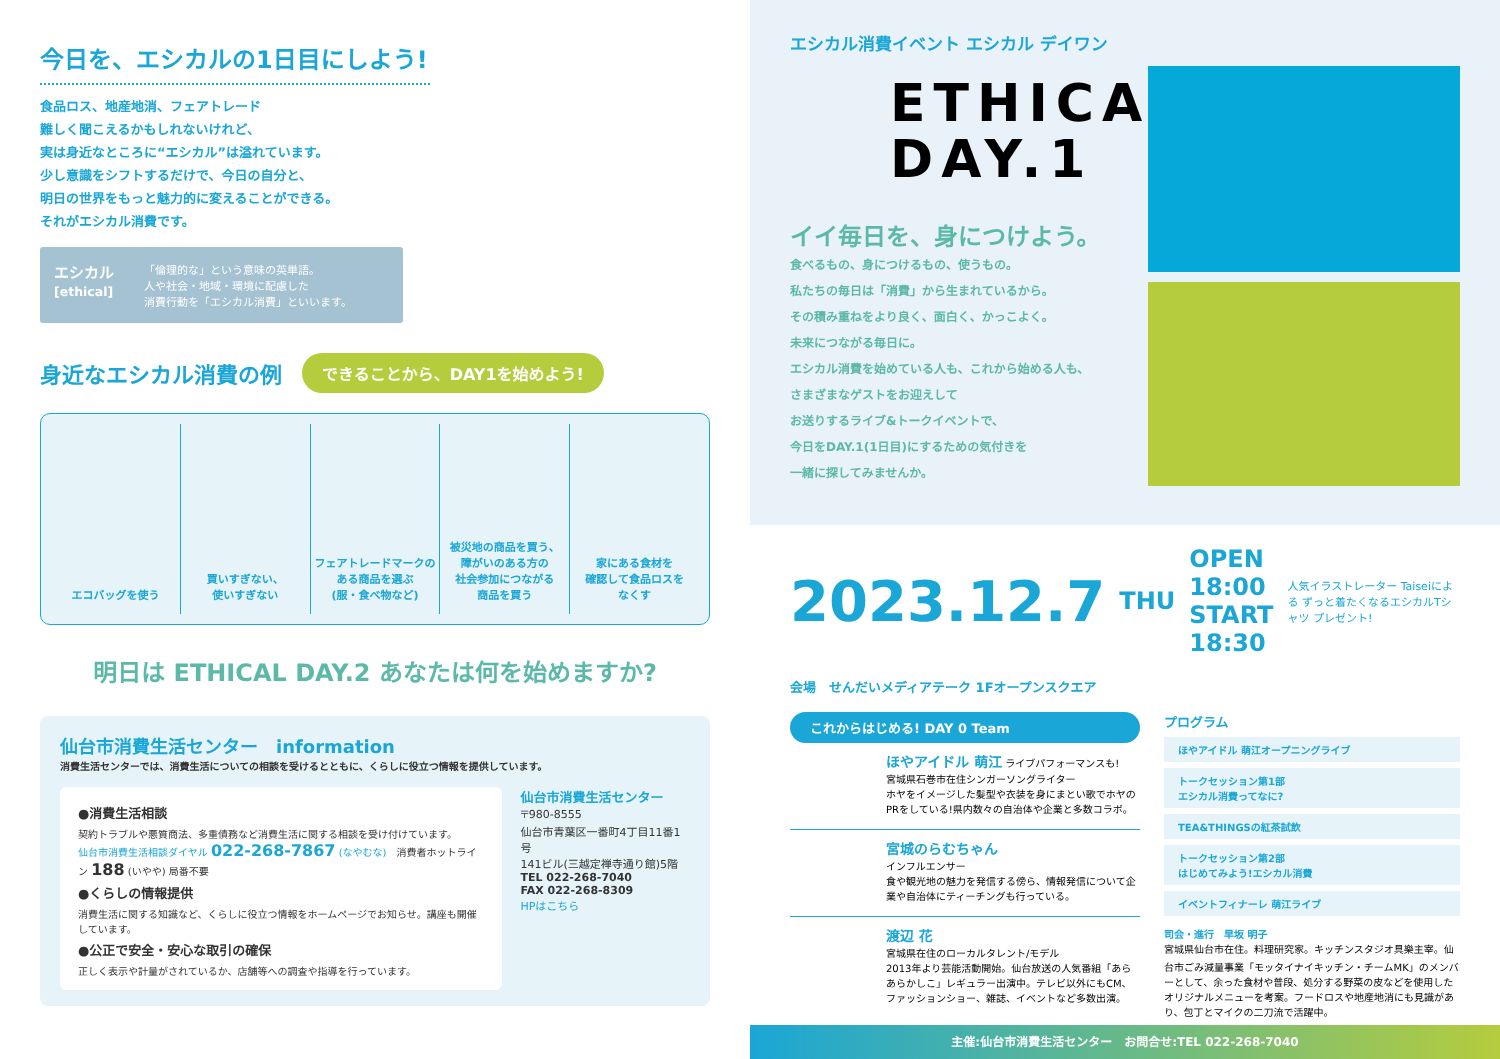今日を、エシカルの1日目にしよう!
食品ロス、地産地消、フェアトレード
難しく聞こえるかもしれないけれど、
実は身近なところに“エシカル”は溢れています。
少し意識をシフトするだけで、今日の自分と、
明日の世界をもっと魅力的に変えることができる。
それがエシカル消費です。
エシカル
[ethical] 「倫理的な」という意味の英単語。
人や社会・地域・環境に配慮した
消費行動を「エシカル消費」といいます。
身近なエシカル消費の例
できることから、DAY1を始めよう!
エコバッグを使う 買いすぎない、
使いすぎない
フェアトレードマークの
ある商品を選ぶ
(服・食べ物など)
被災地の商品を買う、
障がいのある方の
社会参加につながる
商品を買う
家にある食材を
確認して食品ロスを
なくす
明日は ETHICAL DAY.2 あなたは何を始めますか?
仙台市消費生活センター　information
消費生活センターでは、消費生活についての相談を受けるとともに、くらしに役立つ情報を提供しています。
●消費生活相談
契約トラブルや悪質商法、多重債務など消費生活に関する相談を受け付けています。
仙台市消費生活相談ダイヤル 022-268-7867 (なやむな)　消費者ホットライン 188 (いやや) 局番不要
●くらしの情報提供
消費生活に関する知識など、くらしに役立つ情報をホームページでお知らせ。講座も開催しています。
●公正で安全・安心な取引の確保
正しく表示や計量がされているか、店舗等への調査や指導を行っています。
仙台市消費生活センター
〒980-8555
仙台市青葉区一番町4丁目11番1号
141ビル(三越定禅寺通り館)5階
TEL 022-268-7040
FAX 022-268-8309
HPはこちら
エシカル消費イベント エシカル デイワン
ETHICAL
DAY.1
イイ毎日を、身につけよう。
食べるもの、身につけるもの、使うもの。
私たちの毎日は「消費」から生まれているから。
その積み重ねをより良く、面白く、かっこよく。
未来につながる毎日に。
エシカル消費を始めている人も、これから始める人も、
さまざまなゲストをお迎えして
お送りするライブ&トークイベントで、
今日をDAY.1(1日目)にするための気付きを
一緒に探してみませんか。
2023.12.7 THU OPEN 18:00
START 18:30 人気イラストレーター Taiseiによる ずっと着たくなるエシカルTシャツ プレゼント!
会場　せんだいメディアテーク 1Fオープンスクエア
これからはじめる! DAY 0 Team
ほやアイドル 萌江 ライブパフォーマンスも!
宮城県石巻市在住シンガーソングライター
ホヤをイメージした髪型や衣装を身にまとい歌でホヤのPRをしている!県内数々の自治体や企業と多数コラボ。
宮城のらむちゃん
インフルエンサー
食や観光地の魅力を発信する傍ら、情報発信について企業や自治体にティーチングも行っている。
渡辺 花
宮城県在住のローカルタレント/モデル
2013年より芸能活動開始。仙台放送の人気番組「あらあらかしこ」レギュラー出演中。テレビ以外にもCM、ファッションショー、雑誌、イベントなど多数出演。
プログラム
ほやアイドル 萌江オープニングライブ
トークセッション第1部
エシカル消費ってなに?
TEA&THINGSの紅茶試飲
トークセッション第2部
はじめてみよう!エシカル消費
イベントフィナーレ 萌江ライブ
司会・進行　早坂 明子
宮城県仙台市在住。料理研究家。キッチンスタジオ具樂主宰。仙台市ごみ減量事業「モッタイナイキッチン・チームMK」のメンバーとして、余った食材や普段、処分する野菜の皮などを使用したオリジナルメニューを考案。フードロスや地産地消にも見識があり、包丁とマイクの二刀流で活躍中。
主催:仙台市消費生活センター　お問合せ:TEL 022-268-7040